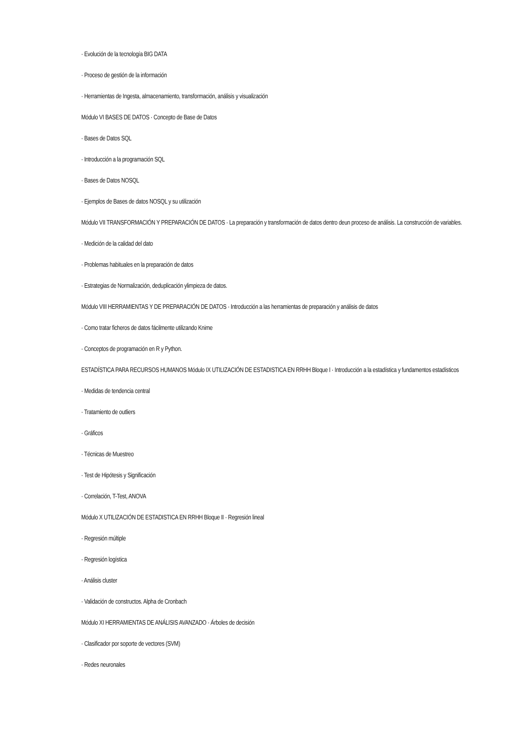· Evolución de la tecnología BIG DATA
· Proceso de gestión de la información
· Herramientas de Ingesta, almacenamiento, transformación, análisis y visualización
Módulo VI BASES DE DATOS · Concepto de Base de Datos
· Bases de Datos SQL
· Introducción a la programación SQL
· Bases de Datos NOSQL
· Ejemplos de Bases de datos NOSQL y su utilización
Módulo VII TRANSFORMACIÓN Y PREPARACIÓN DE DATOS · La preparación y transformación de datos dentro deun proceso de análisis. La construcción de variables.
· Medición de la calidad del dato
· Problemas habituales en la preparación de datos
· Estrategias de Normalización, deduplicación ylimpieza de datos.
Módulo VIII HERRAMIENTAS Y DE PREPARACIÓN DE DATOS · Introducción a las herramientas de preparación y análisis de datos
· Como tratar ficheros de datos fácilmente utilizando Knime
· Conceptos de programación en R y Python.
ESTADÍSTICA PARA RECURSOS HUMANOS Módulo IX UTILIZACIÓN DE ESTADISTICA EN RRHH Bloque I · Introducción a la estadística y fundamentos estadísticos
· Medidas de tendencia central
· Tratamiento de outliers
· Gráficos
· Técnicas de Muestreo
· Test de Hipótesis y Significación
· Correlación, T-Test, ANOVA
Módulo X UTILIZACIÓN DE ESTADISTICA EN RRHH Bloque II · Regresión lineal
· Regresión múltiple
· Regresión logística
· Análisis cluster
· Validación de constructos. Alpha de Cronbach
Módulo XI HERRAMIENTAS DE ANÁLISIS AVANZADO · Árboles de decisión
· Clasificador por soporte de vectores (SVM)
· Redes neuronales